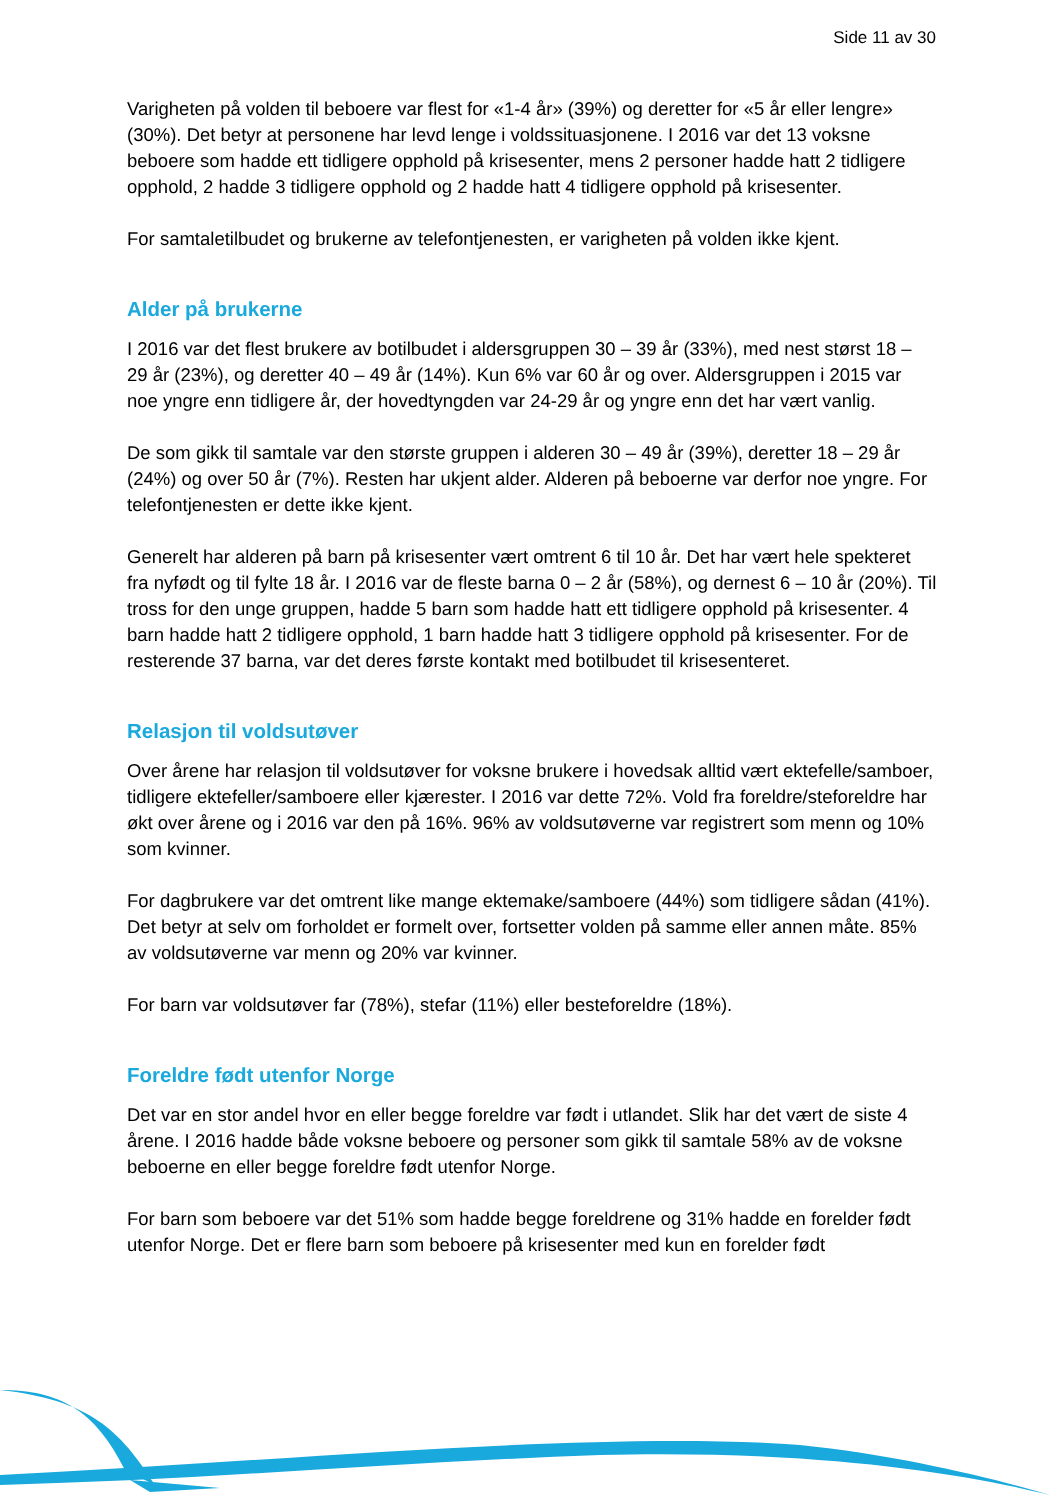Side 11 av 30
Varigheten på volden til beboere var flest for «1-4 år» (39%) og deretter for «5 år eller lengre» (30%). Det betyr at personene har levd lenge i voldssituasjonene. I 2016 var det 13 voksne beboere som hadde ett tidligere opphold på krisesenter, mens 2 personer hadde hatt 2 tidligere opphold, 2 hadde 3 tidligere opphold og 2 hadde hatt 4 tidligere opphold på krisesenter.
For samtaletilbudet og brukerne av telefontjenesten, er varigheten på volden ikke kjent.
Alder på brukerne
I 2016 var det flest brukere av botilbudet i aldersgruppen 30 – 39 år (33%), med nest størst 18 – 29 år (23%), og deretter 40 – 49 år (14%). Kun 6% var 60 år og over. Aldersgruppen i 2015 var noe yngre enn tidligere år, der hovedtyngden var 24-29 år og yngre enn det har vært vanlig.
De som gikk til samtale var den største gruppen i alderen 30 – 49 år (39%), deretter 18 – 29 år (24%) og over 50 år (7%). Resten har ukjent alder. Alderen på beboerne var derfor noe yngre. For telefontjenesten er dette ikke kjent.
Generelt har alderen på barn på krisesenter vært omtrent 6 til 10 år. Det har vært hele spekteret fra nyfødt og til fylte 18 år. I 2016 var de fleste barna 0 – 2 år (58%), og dernest 6 – 10 år (20%). Til tross for den unge gruppen, hadde 5 barn som hadde hatt ett tidligere opphold på krisesenter. 4 barn hadde hatt 2 tidligere opphold, 1 barn hadde hatt 3 tidligere opphold på krisesenter. For de resterende 37 barna, var det deres første kontakt med botilbudet til krisesenteret.
Relasjon til voldsutøver
Over årene har relasjon til voldsutøver for voksne brukere i hovedsak alltid vært ektefelle/samboer, tidligere ektefeller/samboere eller kjærester. I 2016 var dette 72%. Vold fra foreldre/steforeldre har økt over årene og i 2016 var den på 16%. 96% av voldsutøverne var registrert som menn og 10% som kvinner.
For dagbrukere var det omtrent like mange ektemake/samboere (44%) som tidligere sådan (41%). Det betyr at selv om forholdet er formelt over, fortsetter volden på samme eller annen måte. 85% av voldsutøverne var menn og 20% var kvinner.
For barn var voldsutøver far (78%), stefar (11%) eller besteforeldre (18%).
Foreldre født utenfor Norge
Det var en stor andel hvor en eller begge foreldre var født i utlandet. Slik har det vært de siste 4 årene. I 2016 hadde både voksne beboere og personer som gikk til samtale 58% av de voksne beboerne en eller begge foreldre født utenfor Norge.
For barn som beboere var det 51% som hadde begge foreldrene og 31% hadde en forelder født utenfor Norge. Det er flere barn som beboere på krisesenter med kun en forelder født